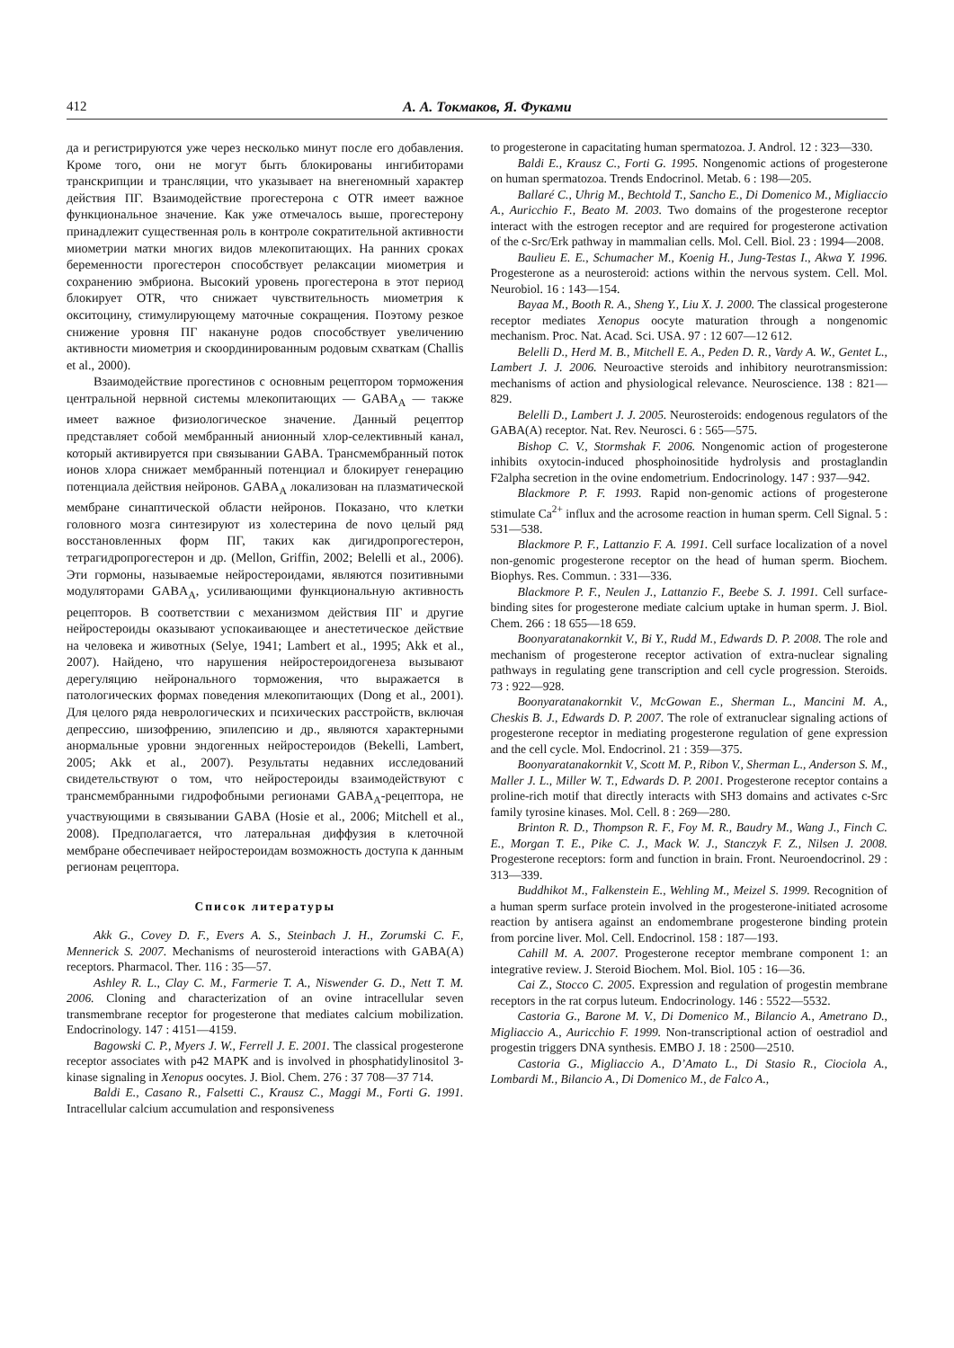412 А. А. Токмаков, Я. Фуками
да и регистрируются уже через несколько минут после его добавления. Кроме того, они не могут быть блокированы ингибиторами транскрипции и трансляции, что указывает на внегеномный характер действия ПГ. Взаимодействие прогестерона с OTR имеет важное функциональное значение. Как уже отмечалось выше, прогестерону принадлежит существенная роль в контроле сократительной активности миометрии матки многих видов млекопитающих. На ранних сроках беременности прогестерон способствует релаксации миометрия и сохранению эмбриона. Высокий уровень прогестерона в этот период блокирует OTR, что снижает чувствительность миометрия к окситоцину, стимулирующему маточные сокращения. Поэтому резкое снижение уровня ПГ накануне родов способствует увеличению активности миометрия и скоординированным родовым схваткам (Challis et al., 2000).
Взаимодействие прогестинов с основным рецептором торможения центральной нервной системы млекопитающих — GABA<sub>A</sub> — также имеет важное физиологическое значение. Данный рецептор представляет собой мембранный анионный хлор-селективный канал, который активируется при связывании GABA. Трансмембранный поток ионов хлора снижает мембранный потенциал и блокирует генерацию потенциала действия нейронов. GABA<sub>A</sub> локализован на плазматической мембране синаптической области нейронов. Показано, что клетки головного мозга синтезируют из холестерина de novo целый ряд восстановленных форм ПГ, таких как дигидропрогестерон, тетрагидропрогестерон и др. (Mellon, Griffin, 2002; Belelli et al., 2006). Эти гормоны, называемые нейростероидами, являются позитивными модуляторами GABA<sub>A</sub>, усиливающими функциональную активность рецепторов. В соответствии с механизмом действия ПГ и другие нейростероиды оказывают успокаивающее и анестетическое действие на человека и животных (Selye, 1941; Lambert et al., 1995; Akk et al., 2007). Найдено, что нарушения нейростероидогенеза вызывают дерегуляцию нейронального торможения, что выражается в патологических формах поведения млекопитающих (Dong et al., 2001). Для целого ряда неврологических и психических расстройств, включая депрессию, шизофрению, эпилепсию и др., являются характерными анормальные уровни эндогенных нейростероидов (Bekelli, Lambert, 2005; Akk et al., 2007). Результаты недавних исследований свидетельствуют о том, что нейростероиды взаимодействуют с трансмембранными гидрофобными регионами GABA<sub>A</sub>-рецептора, не участвующими в связывании GABA (Hosie et al., 2006; Mitchell et al., 2008). Предполагается, что латеральная диффузия в клеточной мембране обеспечивает нейростероидам возможность доступа к данным регионам рецептора.
Список литературы
Akk G., Covey D. F., Evers A. S., Steinbach J. H., Zorumski C. F., Mennerick S. 2007. Mechanisms of neurosteroid interactions with GABA(A) receptors. Pharmacol. Ther. 116 : 35—57.
Ashley R. L., Clay C. M., Farmerie T. A., Niswender G. D., Nett T. M. 2006. Cloning and characterization of an ovine intracellular seven transmembrane receptor for progesterone that mediates calcium mobilization. Endocrinology. 147 : 4151—4159.
Bagowski C. P., Myers J. W., Ferrell J. E. 2001. The classical progesterone receptor associates with p42 MAPK and is involved in phosphatidylinositol 3-kinase signaling in Xenopus oocytes. J. Biol. Chem. 276 : 37 708—37 714.
Baldi E., Casano R., Falsetti C., Krausz C., Maggi M., Forti G. 1991. Intracellular calcium accumulation and responsiveness
to progesterone in capacitating human spermatozoa. J. Androl. 12 : 323—330.
Baldi E., Krausz C., Forti G. 1995. Nongenomic actions of progesterone on human spermatozoa. Trends Endocrinol. Metab. 6 : 198—205.
Ballaré C., Uhrig M., Bechtold T., Sancho E., Di Domenico M., Migliaccio A., Auricchio F., Beato M. 2003. Two domains of the progesterone receptor interact with the estrogen receptor and are required for progesterone activation of the c-Src/Erk pathway in mammalian cells. Mol. Cell. Biol. 23 : 1994—2008.
Baulieu E. E., Schumacher M., Koenig H., Jung-Testas I., Akwa Y. 1996. Progesterone as a neurosteroid: actions within the nervous system. Cell. Mol. Neurobiol. 16 : 143—154.
Bayaa M., Booth R. A., Sheng Y., Liu X. J. 2000. The classical progesterone receptor mediates Xenopus oocyte maturation through a nongenomic mechanism. Proc. Nat. Acad. Sci. USA. 97 : 12 607—12 612.
Belelli D., Herd M. B., Mitchell E. A., Peden D. R., Vardy A. W., Gentet L., Lambert J. J. 2006. Neuroactive steroids and inhibitory neurotransmission: mechanisms of action and physiological relevance. Neuroscience. 138 : 821—829.
Belelli D., Lambert J. J. 2005. Neurosteroids: endogenous regulators of the GABA(A) receptor. Nat. Rev. Neurosci. 6 : 565—575.
Bishop C. V., Stormshak F. 2006. Nongenomic action of progesterone inhibits oxytocin-induced phosphoinositide hydrolysis and prostaglandin F2alpha secretion in the ovine endometrium. Endocrinology. 147 : 937—942.
Blackmore P. F. 1993. Rapid non-genomic actions of progesterone stimulate Ca<sup>2+</sup> influx and the acrosome reaction in human sperm. Cell Signal. 5 : 531—538.
Blackmore P. F., Lattanzio F. A. 1991. Cell surface localization of a novel non-genomic progesterone receptor on the head of human sperm. Biochem. Biophys. Res. Commun. : 331—336.
Blackmore P. F., Neulen J., Lattanzio F., Beebe S. J. 1991. Cell surface-binding sites for progesterone mediate calcium uptake in human sperm. J. Biol. Chem. 266 : 18 655—18 659.
Boonyaratanakornkit V., Bi Y., Rudd M., Edwards D. P. 2008. The role and mechanism of progesterone receptor activation of extra-nuclear signaling pathways in regulating gene transcription and cell cycle progression. Steroids. 73 : 922—928.
Boonyaratanakornkit V., McGowan E., Sherman L., Mancini M. A., Cheskis B. J., Edwards D. P. 2007. The role of extranuclear signaling actions of progesterone receptor in mediating progesterone regulation of gene expression and the cell cycle. Mol. Endocrinol. 21 : 359—375.
Boonyaratanakornkit V., Scott M. P., Ribon V., Sherman L., Anderson S. M., Maller J. L., Miller W. T., Edwards D. P. 2001. Progesterone receptor contains a proline-rich motif that directly interacts with SH3 domains and activates c-Src family tyrosine kinases. Mol. Cell. 8 : 269—280.
Brinton R. D., Thompson R. F., Foy M. R., Baudry M., Wang J., Finch C. E., Morgan T. E., Pike C. J., Mack W. J., Stanczyk F. Z., Nilsen J. 2008. Progesterone receptors: form and function in brain. Front. Neuroendocrinol. 29 : 313—339.
Buddhikot M., Falkenstein E., Wehling M., Meizel S. 1999. Recognition of a human sperm surface protein involved in the progesterone-initiated acrosome reaction by antisera against an endomembrane progesterone binding protein from porcine liver. Mol. Cell. Endocrinol. 158 : 187—193.
Cahill M. A. 2007. Progesterone receptor membrane component 1: an integrative review. J. Steroid Biochem. Mol. Biol. 105 : 16—36.
Cai Z., Stocco C. 2005. Expression and regulation of progestin membrane receptors in the rat corpus luteum. Endocrinology. 146 : 5522—5532.
Castoria G., Barone M. V., Di Domenico M., Bilancio A., Ametrano D., Migliaccio A., Auricchio F. 1999. Non-transcriptional action of oestradiol and progestin triggers DNA synthesis. EMBO J. 18 : 2500—2510.
Castoria G., Migliaccio A., D’Amato L., Di Stasio R., Ciociola A., Lombardi M., Bilancio A., Di Domenico M., de Falco A.,